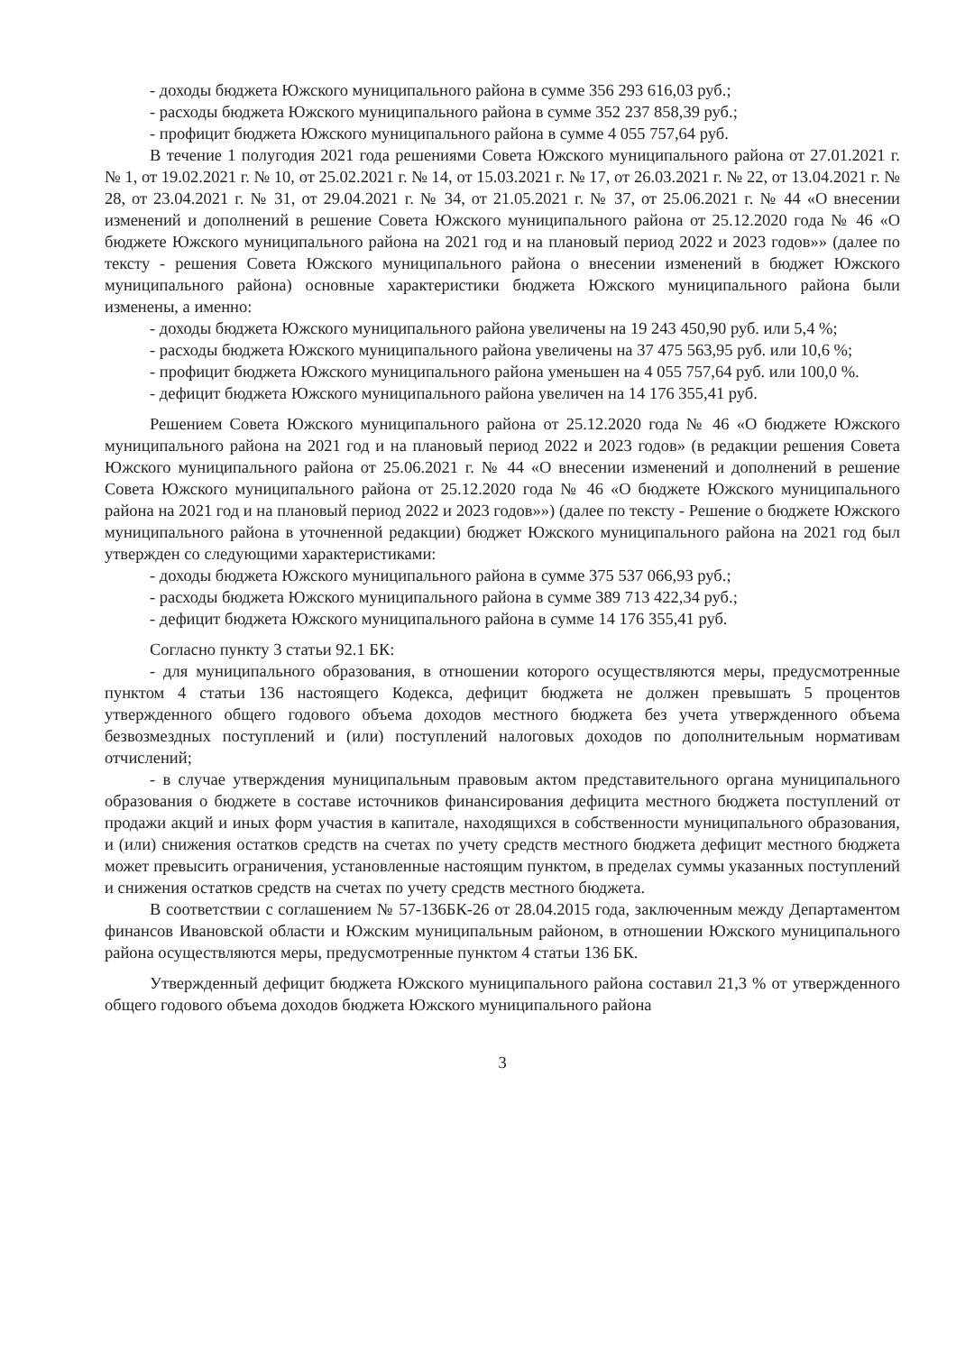- доходы бюджета Южского муниципального района в сумме 356 293 616,03 руб.;
- расходы бюджета Южского муниципального района в сумме 352 237 858,39 руб.;
- профицит бюджета Южского муниципального района в сумме 4 055 757,64 руб.
В течение 1 полугодия 2021 года решениями Совета Южского муниципального района от 27.01.2021 г. № 1, от 19.02.2021 г. № 10, от 25.02.2021 г. № 14, от 15.03.2021 г. № 17, от 26.03.2021 г. № 22, от 13.04.2021 г. № 28, от 23.04.2021 г. № 31, от 29.04.2021 г. № 34, от 21.05.2021 г. № 37, от 25.06.2021 г. № 44 «О внесении изменений и дополнений в решение Совета Южского муниципального района от 25.12.2020 года № 46 «О бюджете Южского муниципального района на 2021 год и на плановый период 2022 и 2023 годов»» (далее по тексту - решения Совета Южского муниципального района о внесении изменений в бюджет Южского муниципального района) основные характеристики бюджета Южского муниципального района были изменены, а именно:
- доходы бюджета Южского муниципального района увеличены на 19 243 450,90 руб. или 5,4 %;
- расходы бюджета Южского муниципального района увеличены на 37 475 563,95 руб. или 10,6 %;
- профицит бюджета Южского муниципального района уменьшен на 4 055 757,64 руб. или 100,0 %.
- дефицит бюджета Южского муниципального района увеличен на 14 176 355,41 руб.
Решением Совета Южского муниципального района от 25.12.2020 года № 46 «О бюджете Южского муниципального района на 2021 год и на плановый период 2022 и 2023 годов» (в редакции решения Совета Южского муниципального района от 25.06.2021 г. № 44 «О внесении изменений и дополнений в решение Совета Южского муниципального района от 25.12.2020 года № 46 «О бюджете Южского муниципального района на 2021 год и на плановый период 2022 и 2023 годов»») (далее по тексту - Решение о бюджете Южского муниципального района в уточненной редакции) бюджет Южского муниципального района на 2021 год был утвержден со следующими характеристиками:
- доходы бюджета Южского муниципального района в сумме 375 537 066,93 руб.;
- расходы бюджета Южского муниципального района в сумме 389 713 422,34 руб.;
- дефицит бюджета Южского муниципального района в сумме 14 176 355,41 руб.
Согласно пункту 3 статьи 92.1 БК:
- для муниципального образования, в отношении которого осуществляются меры, предусмотренные пунктом 4 статьи 136 настоящего Кодекса, дефицит бюджета не должен превышать 5 процентов утвержденного общего годового объема доходов местного бюджета без учета утвержденного объема безвозмездных поступлений и (или) поступлений налоговых доходов по дополнительным нормативам отчислений;
- в случае утверждения муниципальным правовым актом представительного органа муниципального образования о бюджете в составе источников финансирования дефицита местного бюджета поступлений от продажи акций и иных форм участия в капитале, находящихся в собственности муниципального образования, и (или) снижения остатков средств на счетах по учету средств местного бюджета дефицит местного бюджета может превысить ограничения, установленные настоящим пунктом, в пределах суммы указанных поступлений и снижения остатков средств на счетах по учету средств местного бюджета.
В соответствии с соглашением № 57-136БК-26 от 28.04.2015 года, заключенным между Департаментом финансов Ивановской области и Южским муниципальным районом, в отношении Южского муниципального района осуществляются меры, предусмотренные пунктом 4 статьи 136 БК.
Утвержденный дефицит бюджета Южского муниципального района составил 21,3 % от утвержденного общего годового объема доходов бюджета Южского муниципального района
3